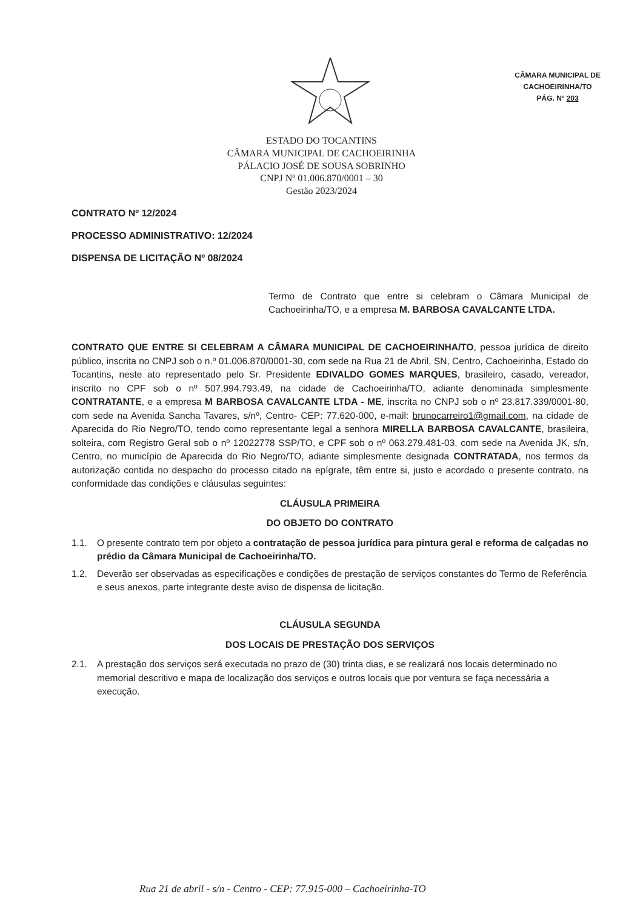CÂMARA MUNICIPAL DE
CACHOEIRINHA/TO
PÁG. Nº 203
ESTADO DO TOCANTINS
CÂMARA MUNICIPAL DE CACHOEIRINHA
PÁLACIO JOSÉ DE SOUSA SOBRINHO
CNPJ Nº 01.006.870/0001 – 30
Gestão 2023/2024
CONTRATO Nº 12/2024
PROCESSO ADMINISTRATIVO: 12/2024
DISPENSA DE LICITAÇÃO Nº 08/2024
Termo de Contrato que entre si celebram o Câmara Municipal de Cachoeirinha/TO, e a empresa M. BARBOSA CAVALCANTE LTDA.
CONTRATO QUE ENTRE SI CELEBRAM A CÂMARA MUNICIPAL DE CACHOEIRINHA/TO, pessoa jurídica de direito público, inscrita no CNPJ sob o n.º 01.006.870/0001-30, com sede na Rua 21 de Abril, SN, Centro, Cachoeirinha, Estado do Tocantins, neste ato representado pelo Sr. Presidente EDIVALDO GOMES MARQUES, brasileiro, casado, vereador, inscrito no CPF sob o nº 507.994.793.49, na cidade de Cachoeirinha/TO, adiante denominada simplesmente CONTRATANTE, e a empresa M BARBOSA CAVALCANTE LTDA - ME, inscrita no CNPJ sob o nº 23.817.339/0001-80, com sede na Avenida Sancha Tavares, s/nº, Centro- CEP: 77.620-000, e-mail: brunocarreiro1@gmail.com, na cidade de Aparecida do Rio Negro/TO, tendo como representante legal a senhora MIRELLA BARBOSA CAVALCANTE, brasileira, solteira, com Registro Geral sob o nº 12022778 SSP/TO, e CPF sob o nº 063.279.481-03, com sede na Avenida JK, s/n, Centro, no município de Aparecida do Rio Negro/TO, adiante simplesmente designada CONTRATADA, nos termos da autorização contida no despacho do processo citado na epígrafe, têm entre si, justo e acordado o presente contrato, na conformidade das condições e cláusulas seguintes:
CLÁUSULA PRIMEIRA
DO OBJETO DO CONTRATO
1.1. O presente contrato tem por objeto a contratação de pessoa jurídica para pintura geral e reforma de calçadas no prédio da Câmara Municipal de Cachoeirinha/TO.
1.2. Deverão ser observadas as especificações e condições de prestação de serviços constantes do Termo de Referência e seus anexos, parte integrante deste aviso de dispensa de licitação.
CLÁUSULA SEGUNDA
DOS LOCAIS DE PRESTAÇÃO DOS SERVIÇOS
2.1. A prestação dos serviços será executada no prazo de (30) trinta dias, e se realizará nos locais determinado no memorial descritivo e mapa de localização dos serviços e outros locais que por ventura se faça necessária a execução.
Rua 21 de abril - s/n - Centro - CEP: 77.915-000 – Cachoeirinha-TO